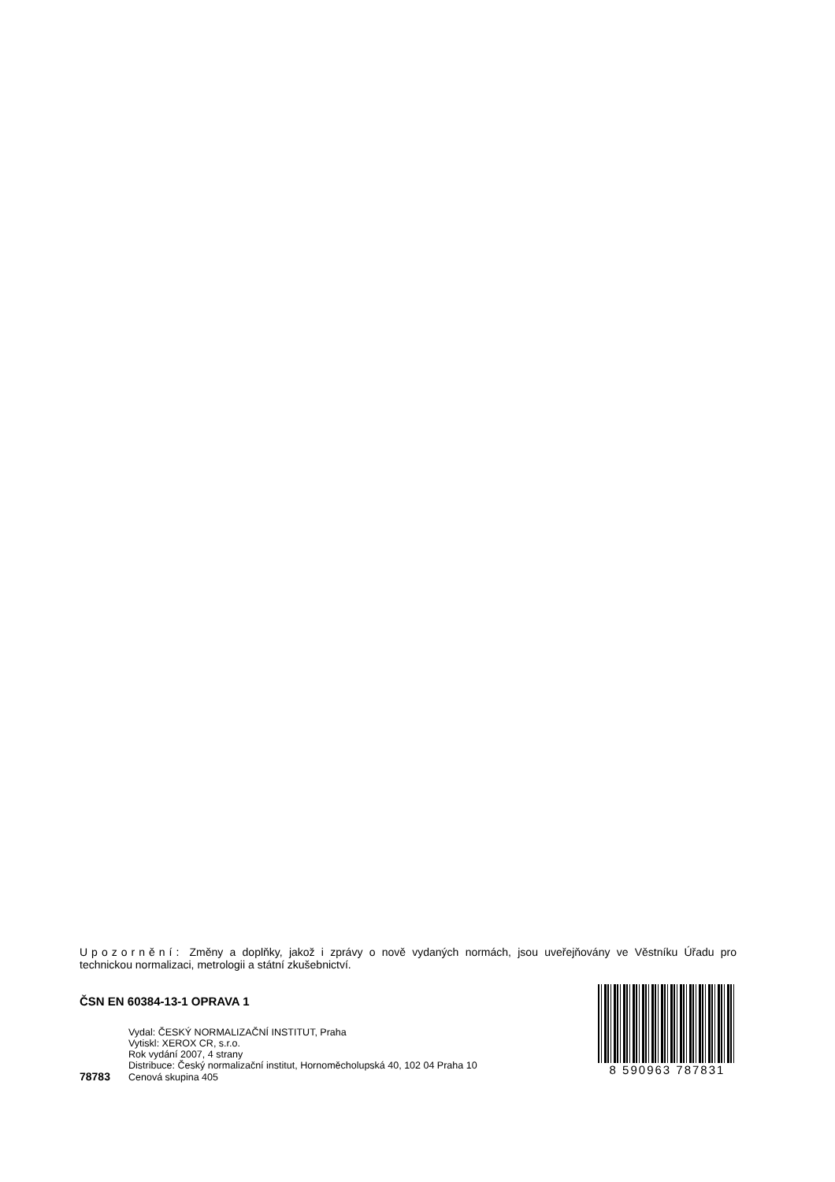Upozornění: Změny a doplňky, jakož i zprávy o nově vydaných normách, jsou uveřejňovány ve Věstníku Úřadu pro technickou normalizaci, metrologii a státní zkušebnictví.
ČSN EN 60384-13-1 OPRAVA 1
Vydal: ČESKÝ NORMALIZAČNÍ INSTITUT, Praha
Vytiskl: XEROX CR, s.r.o.
Rok vydání 2007, 4 strany
Distribuce: Český normalizační institut, Hornoměcholupská 40, 102 04 Praha 10
78783 Cenová skupina 405
8 590963 787831